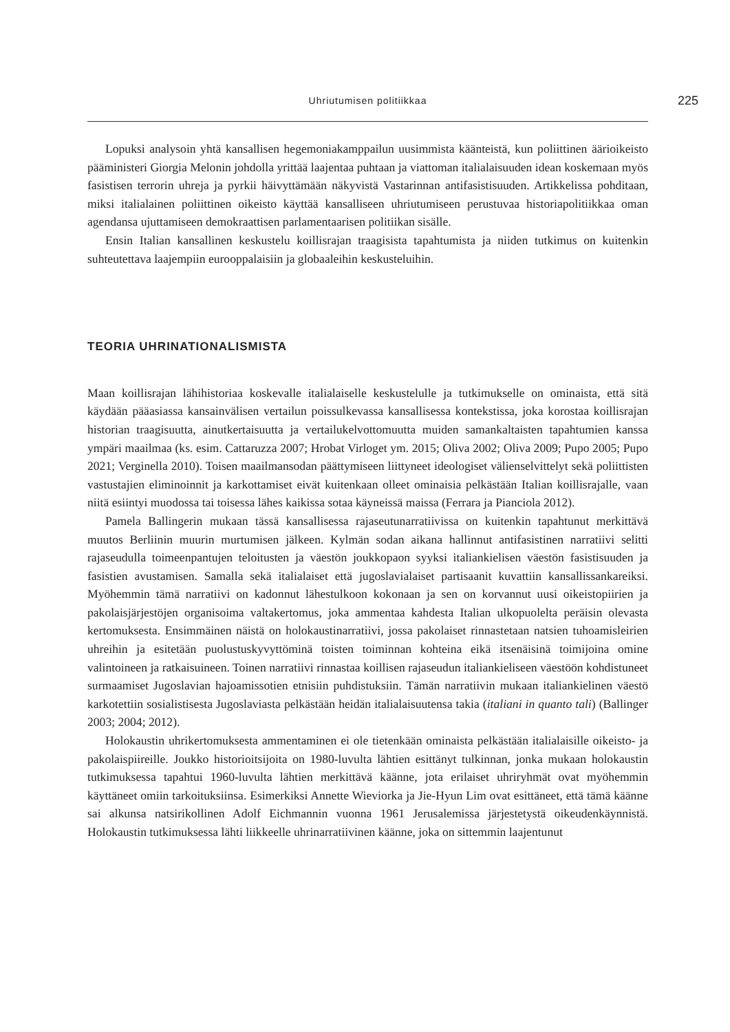Uhriutumisen politiikkaa 225
Lopuksi analysoin yhtä kansallisen hegemoniakamppailun uusimmista käänteistä, kun poliittinen äärioikeisto pääministeri Giorgia Melonin johdolla yrittää laajentaa puhtaan ja viattoman italialaisuuden idean koskemaan myös fasistisen terrorin uhreja ja pyrkii häivyttämään näkyvistä Vastarinnan antifasistisuuden. Artikkelissa pohditaan, miksi italialainen poliittinen oikeisto käyttää kansalliseen uhriutumiseen perustuvaa historiapolitiikkaa oman agendansa ujuttamiseen demokraattisen parlamentaarisen politiikan sisälle.
Ensin Italian kansallinen keskustelu koillisrajan traagisista tapahtumista ja niiden tutkimus on kuitenkin suhteutettava laajempiin eurooppalaisiin ja globaaleihin keskusteluihin.
TEORIA UHRINATIONALISMISTA
Maan koillisrajan lähihistoriaa koskevalle italialaiselle keskustelulle ja tutkimukselle on ominaista, että sitä käydään pääasiassa kansainvälisen vertailun poissulkevassa kansallisessa kontekstissa, joka korostaa koillisrajan historian traagisuutta, ainutkertaisuutta ja vertailukelvottomuutta muiden samankaltaisten tapahtumien kanssa ympäri maailmaa (ks. esim. Cattaruzza 2007; Hrobat Virloget ym. 2015; Oliva 2002; Oliva 2009; Pupo 2005; Pupo 2021; Verginella 2010). Toisen maailmansodan päättymiseen liittyneet ideologiset välienselvittelyt sekä poliittisten vastustajien eliminoinnit ja karkottamiset eivät kuitenkaan olleet ominaisia pelkästään Italian koillisrajalle, vaan niitä esiintyi muodossa tai toisessa lähes kaikissa sotaa käyneissä maissa (Ferrara ja Pianciola 2012).
Pamela Ballingerin mukaan tässä kansallisessa rajaseutunarratiivissa on kuitenkin tapahtunut merkittävä muutos Berliinin muurin murtumisen jälkeen. Kylmän sodan aikana hallinnut antifasistinen narratiivi selitti rajaseudulla toimeenpantujen teloitusten ja väestön joukkopaon syyksi italiankielisen väestön fasistisuuden ja fasistien avustamisen. Samalla sekä italialaiset että jugoslavialaiset partisaanit kuvattiin kansallissankareiksi. Myöhemmin tämä narratiivi on kadonnut lähestulkoon kokonaan ja sen on korvannut uusi oikeistopiirien ja pakolaisjärjestöjen organisoima valtakertomus, joka ammentaa kahdesta Italian ulkopuolelta peräisin olevasta kertomuksesta. Ensimmäinen näistä on holokaustinarratiivi, jossa pakolaiset rinnastetaan natsien tuhoamisleirien uhreihin ja esitetään puolustuskyvyttöminä toisten toiminnan kohteina eikä itsenäisinä toimijoina omine valintoineen ja ratkaisuineen. Toinen narratiivi rinnastaa koillisen rajaseudun italiankieliseen väestöön kohdistuneet surmaamiset Jugoslavian hajoamissotien etnisiin puhdistuksiin. Tämän narratiivin mukaan italiankielinen väestö karkotettiin sosialistisesta Jugoslaviasta pelkästään heidän italialaisuutensa takia (italiani in quanto tali) (Ballinger 2003; 2004; 2012).
Holokaustin uhrikertomuksesta ammentaminen ei ole tietenkään ominaista pelkästään italialaisille oikeisto- ja pakolaispiireille. Joukko historioitsijoita on 1980-luvulta lähtien esittänyt tulkinnan, jonka mukaan holokaustin tutkimuksessa tapahtui 1960-luvulta lähtien merkittävä käänne, jota erilaiset uhriryhmät ovat myöhemmin käyttäneet omiin tarkoituksiinsa. Esimerkiksi Annette Wieviorka ja Jie-Hyun Lim ovat esittäneet, että tämä käänne sai alkunsa natsirikollinen Adolf Eichmannin vuonna 1961 Jerusalemissa järjestetystä oikeudenkäynnistä. Holokaustin tutkimuksessa lähti liikkeelle uhrinarratiivinen käänne, joka on sittemmin laajentunut